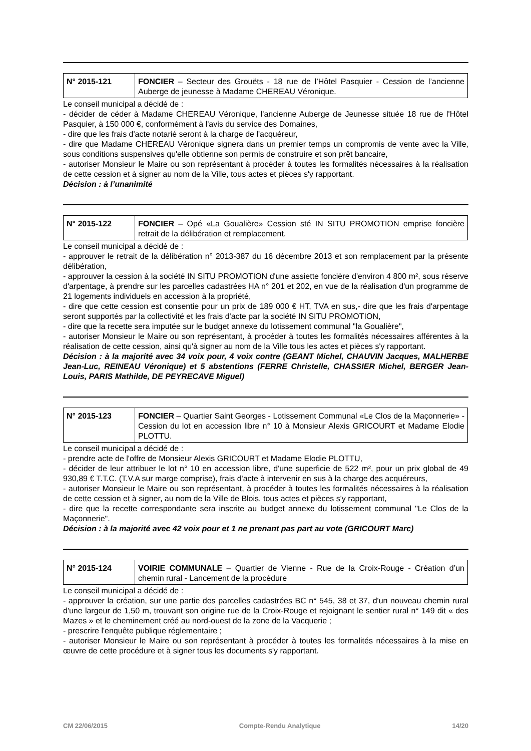| N° 2015-121 | FONCIER – Secteur des Grouëts - 18 rue de l’Hôtel Pasquier - Cession de l’ancienne Auberge de jeunesse à Madame CHEREAU Véronique. |
Le conseil municipal a décidé de :
- décider de céder à Madame CHEREAU Véronique, l'ancienne Auberge de Jeunesse située 18 rue de l'Hôtel Pasquier, à 150 000 €, conformément à l'avis du service des Domaines,
- dire que les frais d'acte notarié seront à la charge de l'acquéreur,
- dire que Madame CHEREAU Véronique signera dans un premier temps un compromis de vente avec la Ville, sous conditions suspensives qu'elle obtienne son permis de construire et son prêt bancaire,
- autoriser Monsieur le Maire ou son représentant à procéder à toutes les formalités nécessaires à la réalisation de cette cession et à signer au nom de la Ville, tous actes et pièces s'y rapportant.
Décision : à l’unanimité
| N° 2015-122 | FONCIER – Opé «La Goualière» Cession sté IN SITU PROMOTION emprise foncière retrait de la délibération et remplacement. |
Le conseil municipal a décidé de :
- approuver le retrait de la délibération n° 2013-387 du 16 décembre 2013 et son remplacement par la présente délibération,
- approuver la cession à la société IN SITU PROMOTION d'une assiette foncière d'environ 4 800 m², sous réserve d'arpentage, à prendre sur les parcelles cadastrées HA n° 201 et 202, en vue de la réalisation d'un programme de 21 logements individuels en accession à la propriété,
- dire que cette cession est consentie pour un prix de 189 000 € HT, TVA en sus,- dire que les frais d'arpentage seront supportés par la collectivité et les frais d'acte par la société IN SITU PROMOTION,
- dire que la recette sera imputée sur le budget annexe du lotissement communal "la Goualière",
- autoriser Monsieur le Maire ou son représentant, à procéder à toutes les formalités nécessaires afférentes à la réalisation de cette cession, ainsi qu'à signer au nom de la Ville tous les actes et pièces s'y rapportant.
Décision : à la majorité avec 34 voix pour, 4 voix contre (GEANT Michel, CHAUVIN Jacques, MALHERBE Jean-Luc, REINEAU Véronique) et 5 abstentions (FERRE Christelle, CHASSIER Michel, BERGER Jean-Louis, PARIS Mathilde, DE PEYRECAVE Miguel)
| N° 2015-123 | FONCIER – Quartier Saint Georges - Lotissement Communal «Le Clos de la Maçonnerie» - Cession du lot en accession libre n° 10 à Monsieur Alexis GRICOURT et Madame Elodie PLOTTU. |
Le conseil municipal a décidé de :
- prendre acte de l'offre de Monsieur Alexis GRICOURT et Madame Elodie PLOTTU,
- décider de leur attribuer le lot n° 10 en accession libre, d'une superficie de 522 m², pour un prix global de 49 930,89 € T.T.C. (T.V.A sur marge comprise), frais d'acte à intervenir en sus à la charge des acquéreurs,
- autoriser Monsieur le Maire ou son représentant, à procéder à toutes les formalités nécessaires à la réalisation de cette cession et à signer, au nom de la Ville de Blois, tous actes et pièces s'y rapportant,
- dire que la recette correspondante sera inscrite au budget annexe du lotissement communal "Le Clos de la Maçonnerie".
Décision : à la majorité avec 42 voix pour et 1 ne prenant pas part au vote (GRICOURT Marc)
| N° 2015-124 | VOIRIE COMMUNALE – Quartier de Vienne - Rue de la Croix-Rouge - Création d’un chemin rural - Lancement de la procédure |
Le conseil municipal a décidé de :
- approuver la création, sur une partie des parcelles cadastrées BC n° 545, 38 et 37, d'un nouveau chemin rural d'une largeur de 1,50 m, trouvant son origine rue de la Croix-Rouge et rejoignant le sentier rural n° 149 dit « des Mazes » et le cheminement créé au nord-ouest de la zone de la Vacquerie ;
- prescrire l'enquête publique réglementaire ;
- autoriser Monsieur le Maire ou son représentant à procéder à toutes les formalités nécessaires à la mise en œuvre de cette procédure et à signer tous les documents s'y rapportant.
CM 22/06/2015 Compte-Rendu Analytique 14/20